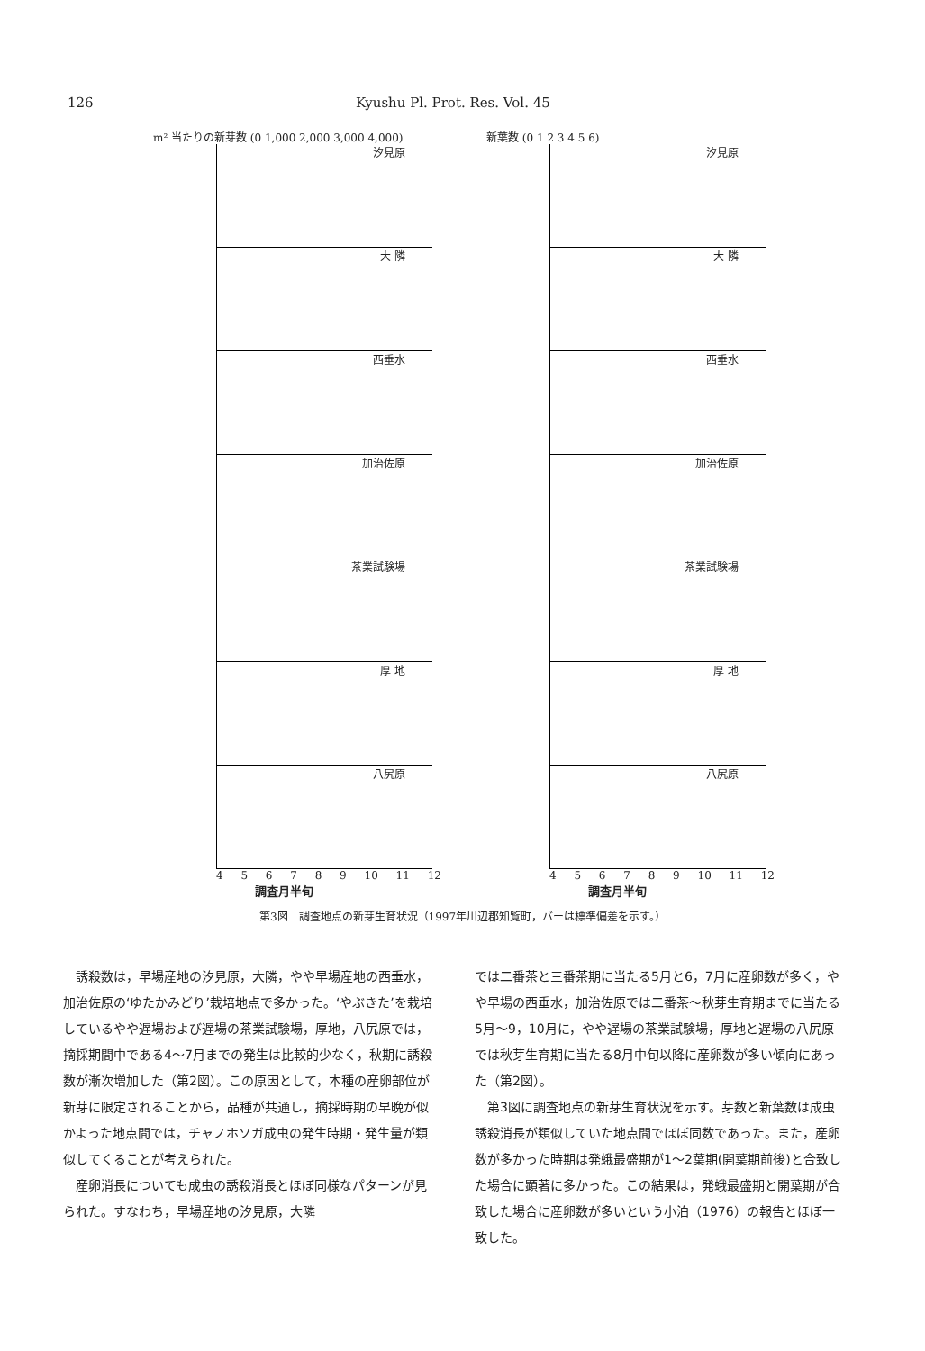126 Kyushu Pl. Prot. Res. Vol. 45
m² 当たりの新芽数 (0 1,000 2,000 3,000 4,000)
汐見原
大 隣
西垂水
加治佐原
茶業試験場
厚 地
八尻原
4 5 6 7 8 9 10 11 12
調査月半旬
新葉数 (0 1 2 3 4 5 6)
汐見原
大 隣
西垂水
加治佐原
茶業試験場
厚 地
八尻原
4 5 6 7 8 9 10 11 12
調査月半旬
第3図　調査地点の新芽生育状況（1997年川辺郡知覧町，バーは標準偏差を示す。）
誘殺数は，早場産地の汐見原，大隣，やや早場産地の西垂水，加治佐原の‘ゆたかみどり’栽培地点で多かった。‘やぶきた’を栽培しているやや遅場および遅場の茶業試験場，厚地，八尻原では，摘採期間中である4～7月までの発生は比較的少なく，秋期に誘殺数が漸次増加した（第2図）。この原因として，本種の産卵部位が新芽に限定されることから，品種が共通し，摘採時期の早晩が似かよった地点間では，チャノホソガ成虫の発生時期・発生量が類似してくることが考えられた。
産卵消長についても成虫の誘殺消長とほぼ同様なパターンが見られた。すなわち，早場産地の汐見原，大隣
では二番茶と三番茶期に当たる5月と6，7月に産卵数が多く，やや早場の西垂水，加治佐原では二番茶～秋芽生育期までに当たる5月～9，10月に，やや遅場の茶業試験場，厚地と遅場の八尻原では秋芽生育期に当たる8月中旬以降に産卵数が多い傾向にあった（第2図）。
第3図に調査地点の新芽生育状況を示す。芽数と新葉数は成虫誘殺消長が類似していた地点間でほぼ同数であった。また，産卵数が多かった時期は発蛾最盛期が1～2葉期(開葉期前後)と合致した場合に顕著に多かった。この結果は，発蛾最盛期と開葉期が合致した場合に産卵数が多いという小泊（1976）の報告とほぼ一致した。